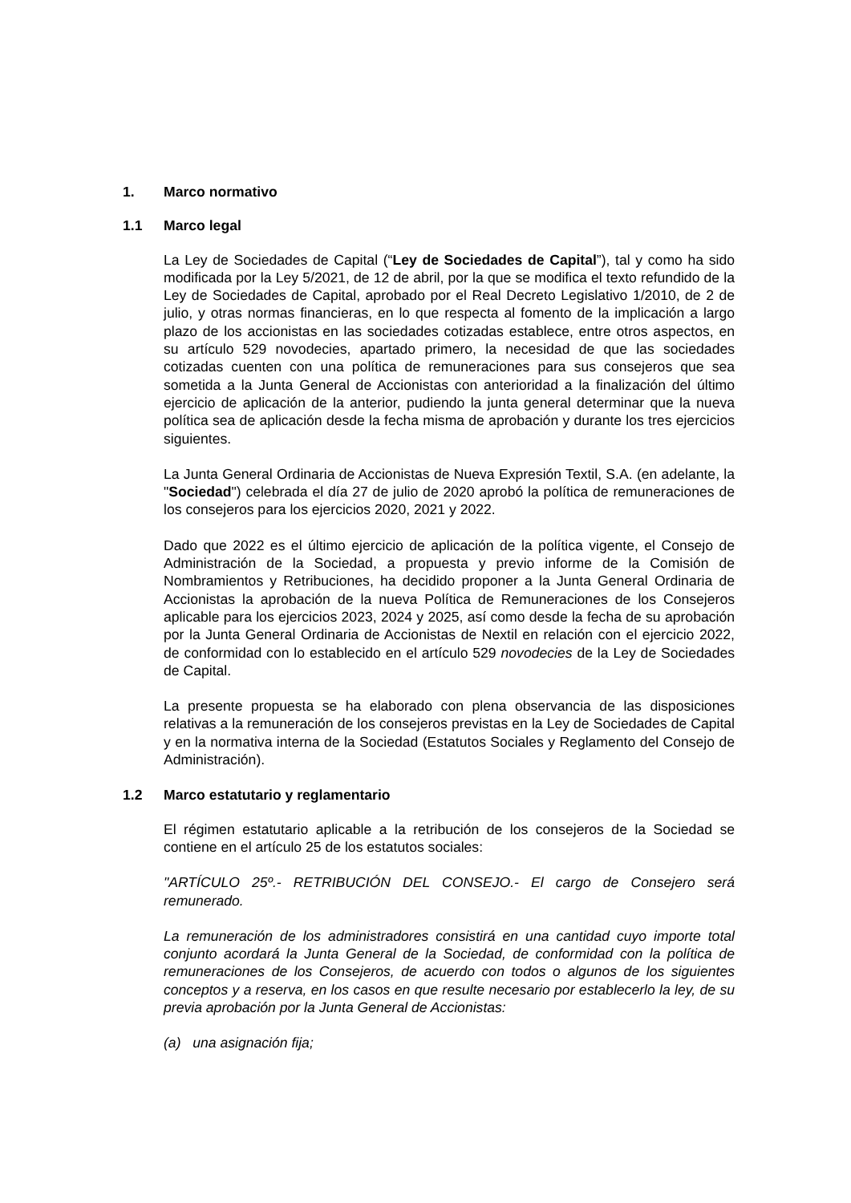1. Marco normativo
1.1 Marco legal
La Ley de Sociedades de Capital (“Ley de Sociedades de Capital”), tal y como ha sido modificada por la Ley 5/2021, de 12 de abril, por la que se modifica el texto refundido de la Ley de Sociedades de Capital, aprobado por el Real Decreto Legislativo 1/2010, de 2 de julio, y otras normas financieras, en lo que respecta al fomento de la implicación a largo plazo de los accionistas en las sociedades cotizadas establece, entre otros aspectos, en su artículo 529 novodecies, apartado primero, la necesidad de que las sociedades cotizadas cuenten con una política de remuneraciones para sus consejeros que sea sometida a la Junta General de Accionistas con anterioridad a la finalización del último ejercicio de aplicación de la anterior, pudiendo la junta general determinar que la nueva política sea de aplicación desde la fecha misma de aprobación y durante los tres ejercicios siguientes.
La Junta General Ordinaria de Accionistas de Nueva Expresión Textil, S.A. (en adelante, la "Sociedad") celebrada el día 27 de julio de 2020 aprobó la política de remuneraciones de los consejeros para los ejercicios 2020, 2021 y 2022.
Dado que 2022 es el último ejercicio de aplicación de la política vigente, el Consejo de Administración de la Sociedad, a propuesta y previo informe de la Comisión de Nombramientos y Retribuciones, ha decidido proponer a la Junta General Ordinaria de Accionistas la aprobación de la nueva Política de Remuneraciones de los Consejeros aplicable para los ejercicios 2023, 2024 y 2025, así como desde la fecha de su aprobación por la Junta General Ordinaria de Accionistas de Nextil en relación con el ejercicio 2022, de conformidad con lo establecido en el artículo 529 novodecies de la Ley de Sociedades de Capital.
La presente propuesta se ha elaborado con plena observancia de las disposiciones relativas a la remuneración de los consejeros previstas en la Ley de Sociedades de Capital y en la normativa interna de la Sociedad (Estatutos Sociales y Reglamento del Consejo de Administración).
1.2 Marco estatutario y reglamentario
El régimen estatutario aplicable a la retribución de los consejeros de la Sociedad se contiene en el artículo 25 de los estatutos sociales:
"ARTÍCULO 25º.- RETRIBUCIÓN DEL CONSEJO.- El cargo de Consejero será remunerado.
La remuneración de los administradores consistirá en una cantidad cuyo importe total conjunto acordará la Junta General de la Sociedad, de conformidad con la política de remuneraciones de los Consejeros, de acuerdo con todos o algunos de los siguientes conceptos y a reserva, en los casos en que resulte necesario por establecerlo la ley, de su previa aprobación por la Junta General de Accionistas:
(a) una asignación fija;